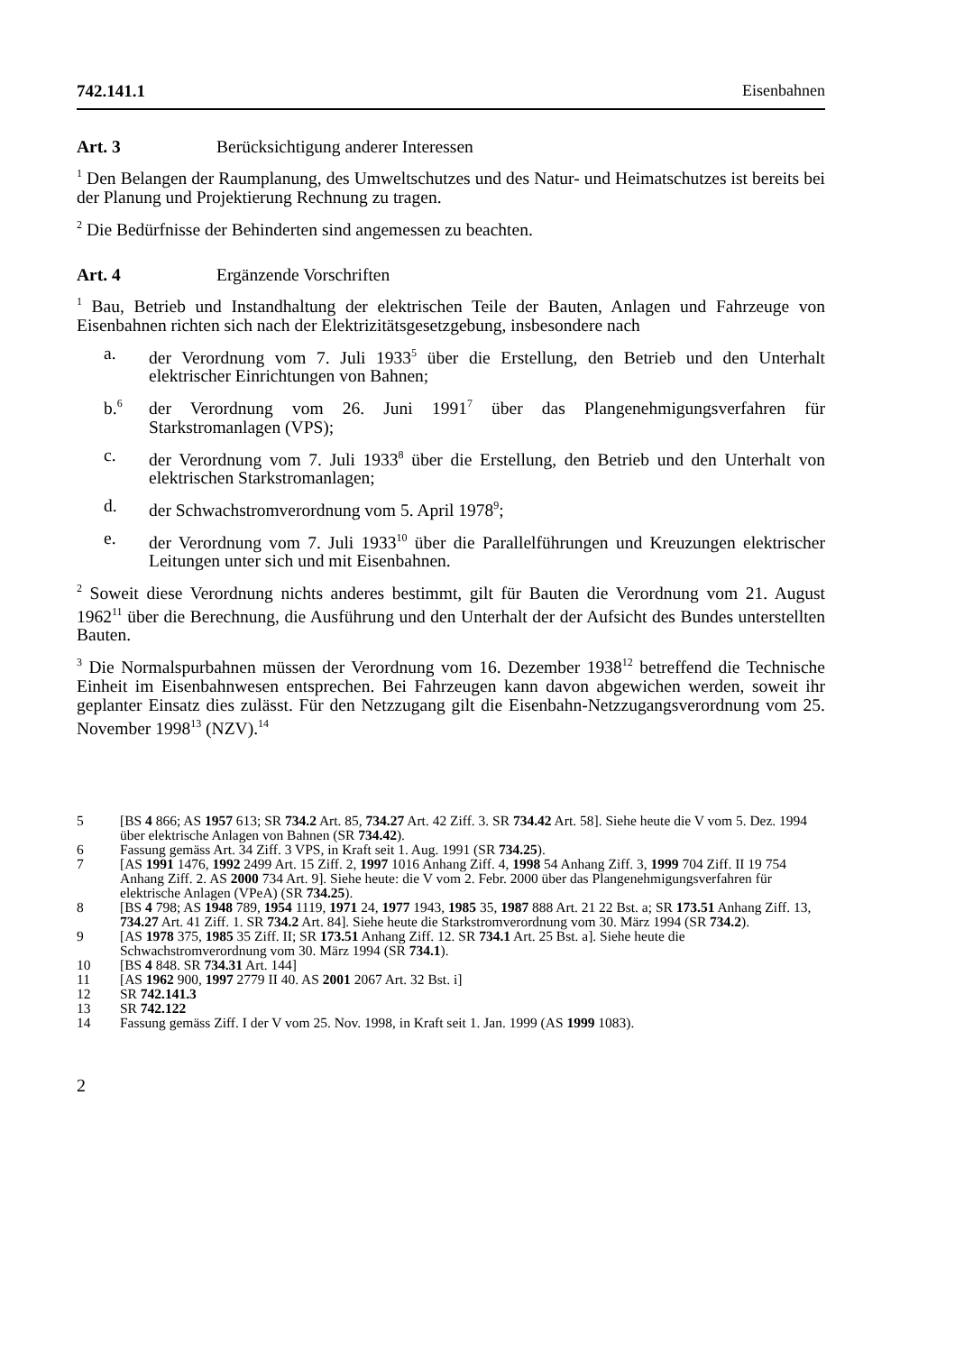742.141.1 Eisenbahnen
Art. 3 Berücksichtigung anderer Interessen
<sup>1</sup> Den Belangen der Raumplanung, des Umweltschutzes und des Natur- und Heimatschutzes ist bereits bei der Planung und Projektierung Rechnung zu tragen.
<sup>2</sup> Die Bedürfnisse der Behinderten sind angemessen zu beachten.
Art. 4 Ergänzende Vorschriften
<sup>1</sup> Bau, Betrieb und Instandhaltung der elektrischen Teile der Bauten, Anlagen und Fahrzeuge von Eisenbahnen richten sich nach der Elektrizitätsgesetzgebung, insbesondere nach
a. der Verordnung vom 7. Juli 1933<sup>5</sup> über die Erstellung, den Betrieb und den Unterhalt elektrischer Einrichtungen von Bahnen;
b.<sup>6</sup>
der Verordnung vom 26. Juni 1991<sup>7</sup> über das Plangenehmigungsverfahren für Starkstromanlagen (VPS);
c. der Verordnung vom 7. Juli 1933<sup>8</sup> über die Erstellung, den Betrieb und den Unterhalt von elektrischen Starkstromanlagen;
d. der Schwachstromverordnung vom 5. April 1978<sup>9</sup>;
e. der Verordnung vom 7. Juli 1933<sup>10</sup> über die Parallelführungen und Kreuzungen elektrischer Leitungen unter sich und mit Eisenbahnen.
<sup>2</sup> Soweit diese Verordnung nichts anderes bestimmt, gilt für Bauten die Verordnung vom 21. August 1962<sup>11</sup> über die Berechnung, die Ausführung und den Unterhalt der der Aufsicht des Bundes unterstellten Bauten.
<sup>3</sup> Die Normalspurbahnen müssen der Verordnung vom 16. Dezember 1938<sup>12</sup> betreffend die Technische Einheit im Eisenbahnwesen entsprechen. Bei Fahrzeugen kann davon abgewichen werden, soweit ihr geplanter Einsatz dies zulässt. Für den Netzzugang gilt die Eisenbahn-Netzzugangsverordnung vom 25. November 1998<sup>13</sup> (NZV).<sup>14</sup>
5 [BS 4 866; AS 1957 613; SR 734.2 Art. 85, 734.27 Art. 42 Ziff. 3. SR 734.42 Art. 58]. Siehe heute die V vom 5. Dez. 1994 über elektrische Anlagen von Bahnen (SR 734.42).
6 Fassung gemäss Art. 34 Ziff. 3 VPS, in Kraft seit 1. Aug. 1991 (SR 734.25).
7 [AS 1991 1476, 1992 2499 Art. 15 Ziff. 2, 1997 1016 Anhang Ziff. 4, 1998 54 Anhang Ziff. 3, 1999 704 Ziff. II 19 754 Anhang Ziff. 2. AS 2000 734 Art. 9]. Siehe heute: die V vom 2. Febr. 2000 über das Plangenehmigungsverfahren für elektrische Anlagen (VPeA) (SR 734.25).
8 [BS 4 798; AS 1948 789, 1954 1119, 1971 24, 1977 1943, 1985 35, 1987 888 Art. 21 22 Bst. a; SR 173.51 Anhang Ziff. 13, 734.27 Art. 41 Ziff. 1. SR 734.2 Art. 84]. Siehe heute die Starkstromverordnung vom 30. März 1994 (SR 734.2).
9 [AS 1978 375, 1985 35 Ziff. II; SR 173.51 Anhang Ziff. 12. SR 734.1 Art. 25 Bst. a]. Siehe heute die Schwachstromverordnung vom 30. März 1994 (SR 734.1).
10 [BS 4 848. SR 734.31 Art. 144]
11 [AS 1962 900, 1997 2779 II 40. AS 2001 2067 Art. 32 Bst. i]
12 SR 742.141.3
13 SR 742.122
14 Fassung gemäss Ziff. I der V vom 25. Nov. 1998, in Kraft seit 1. Jan. 1999 (AS 1999 1083).
2